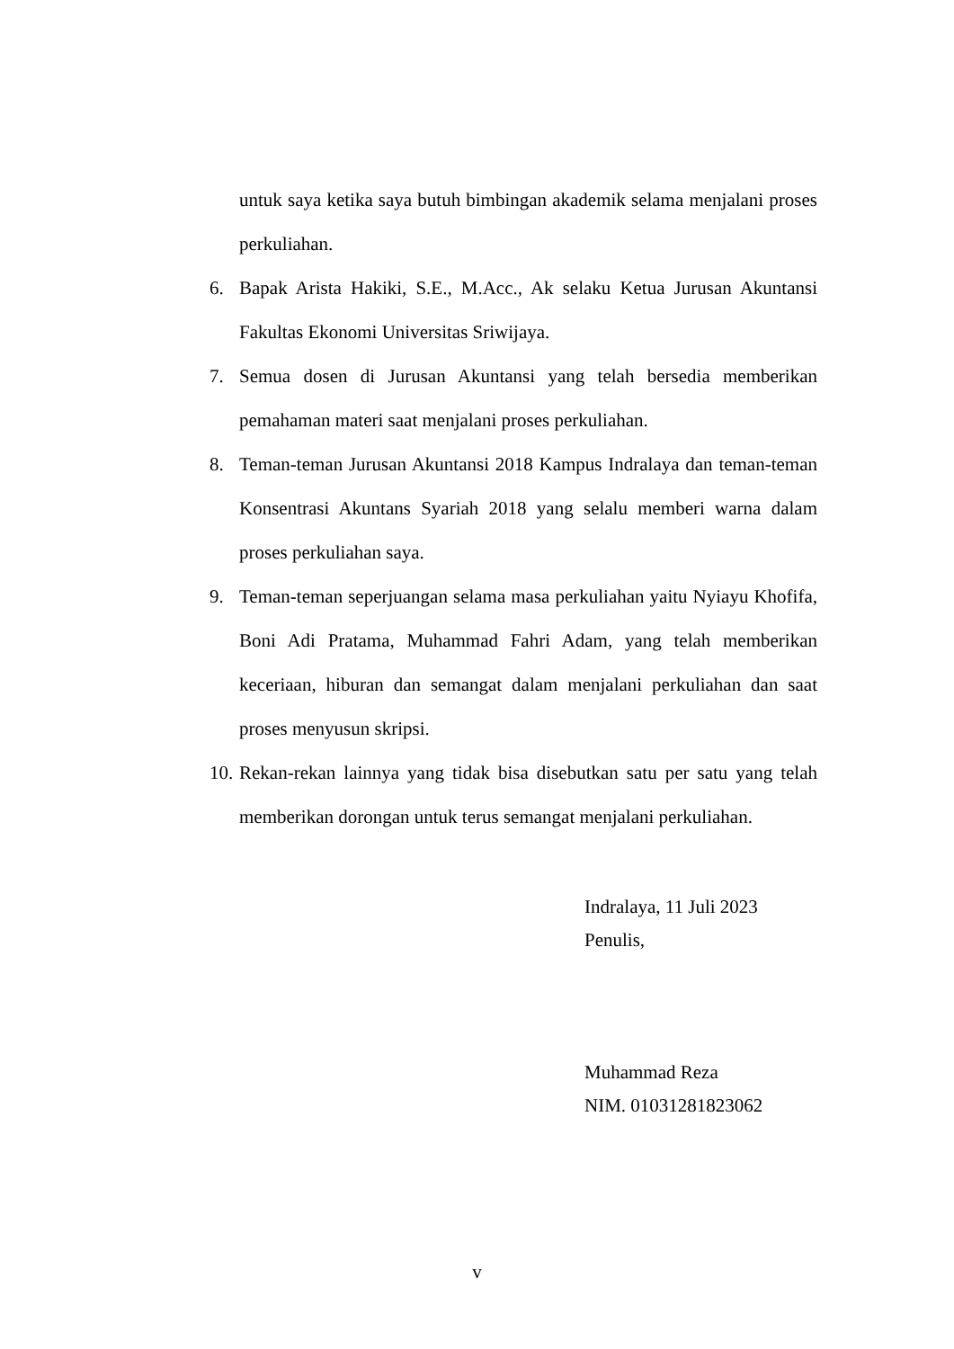untuk saya ketika saya butuh bimbingan akademik selama menjalani proses perkuliahan.
6. Bapak Arista Hakiki, S.E., M.Acc., Ak selaku Ketua Jurusan Akuntansi Fakultas Ekonomi Universitas Sriwijaya.
7. Semua dosen di Jurusan Akuntansi yang telah bersedia memberikan pemahaman materi saat menjalani proses perkuliahan.
8. Teman-teman Jurusan Akuntansi 2018 Kampus Indralaya dan teman-teman Konsentrasi Akuntans Syariah 2018 yang selalu memberi warna dalam proses perkuliahan saya.
9. Teman-teman seperjuangan selama masa perkuliahan yaitu Nyiayu Khofifa, Boni Adi Pratama, Muhammad Fahri Adam, yang telah memberikan keceriaan, hiburan dan semangat dalam menjalani perkuliahan dan saat proses menyusun skripsi.
10. Rekan-rekan lainnya yang tidak bisa disebutkan satu per satu yang telah memberikan dorongan untuk terus semangat menjalani perkuliahan.
Indralaya, 11 Juli 2023
Penulis,
Muhammad Reza
NIM. 01031281823062
v